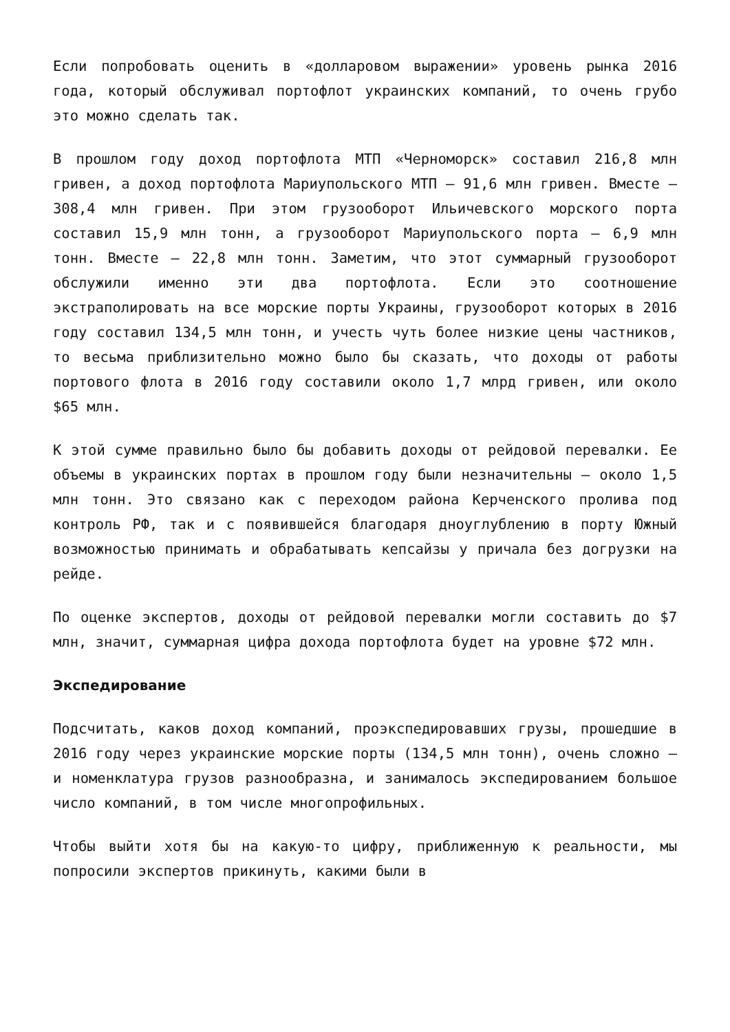Если попробовать оценить в «долларовом выражении» уровень рынка 2016 года, который обслуживал портофлот украинских компаний, то очень грубо это можно сделать так.
В прошлом году доход портофлота МТП «Черноморск» составил 216,8 млн гривен, а доход портофлота Мариупольского МТП – 91,6 млн гривен. Вместе – 308,4 млн гривен. При этом грузооборот Ильичевского морского порта составил 15,9 млн тонн, а грузооборот Мариупольского порта – 6,9 млн тонн. Вместе – 22,8 млн тонн. Заметим, что этот суммарный грузооборот обслужили именно эти два портофлота. Если это соотношение экстраполировать на все морские порты Украины, грузооборот которых в 2016 году составил 134,5 млн тонн, и учесть чуть более низкие цены частников, то весьма приблизительно можно было бы сказать, что доходы от работы портового флота в 2016 году составили около 1,7 млрд гривен, или около $65 млн.
К этой сумме правильно было бы добавить доходы от рейдовой перевалки. Ее объемы в украинских портах в прошлом году были незначительны – около 1,5 млн тонн. Это связано как с переходом района Керченского пролива под контроль РФ, так и с появившейся благодаря дноуглублению в порту Южный возможностью принимать и обрабатывать кепсайзы у причала без догрузки на рейде.
По оценке экспертов, доходы от рейдовой перевалки могли составить до $7 млн, значит, суммарная цифра дохода портофлота будет на уровне $72 млн.
Экспедирование
Подсчитать, каков доход компаний, проэкспедировавших грузы, прошедшие в 2016 году через украинские морские порты (134,5 млн тонн), очень сложно – и номенклатура грузов разнообразна, и занималось экспедированием большое число компаний, в том числе многопрофильных.
Чтобы выйти хотя бы на какую-то цифру, приближенную к реальности, мы попросили экспертов прикинуть, какими были в